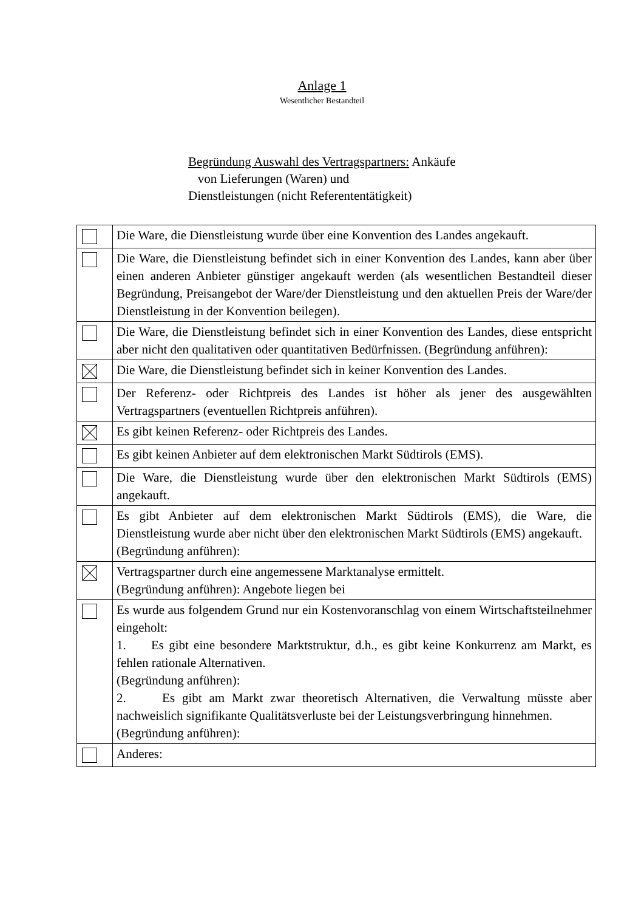Anlage 1
Wesentlicher Bestandteil
Begründung Auswahl des Vertragspartners: Ankäufe
von Lieferungen (Waren) und
Dienstleistungen (nicht Referententätigkeit)
| | Die Ware, die Dienstleistung wurde über eine Konvention des Landes angekauft. |
| | Die Ware, die Dienstleistung befindet sich in einer Konvention des Landes, kann aber über einen anderen Anbieter günstiger angekauft werden (als wesentlichen Bestandteil dieser Begründung, Preisangebot der Ware/der Dienstleistung und den aktuellen Preis der Ware/der Dienstleistung in der Konvention beilegen). |
| | Die Ware, die Dienstleistung befindet sich in einer Konvention des Landes, diese entspricht aber nicht den qualitativen oder quantitativen Bedürfnissen. (Begründung anführen): |
| | Die Ware, die Dienstleistung befindet sich in keiner Konvention des Landes. |
| | Der Referenz- oder Richtpreis des Landes ist höher als jener des ausgewählten Vertragspartners (eventuellen Richtpreis anführen). |
| | Es gibt keinen Referenz- oder Richtpreis des Landes. |
| | Es gibt keinen Anbieter auf dem elektronischen Markt Südtirols (EMS). |
| | Die Ware, die Dienstleistung wurde über den elektronischen Markt Südtirols (EMS) angekauft. |
| | Es gibt Anbieter auf dem elektronischen Markt Südtirols (EMS), die Ware, die Dienstleistung wurde aber nicht über den elektronischen Markt Südtirols (EMS) angekauft. (Begründung anführen): |
| | Vertragspartner durch eine angemessene Marktanalyse ermittelt. (Begründung anführen): Angebote liegen bei |
| | Es wurde aus folgendem Grund nur ein Kostenvoranschlag von einem Wirtschaftsteilnehmer eingeholt: 1. Es gibt eine besondere Marktstruktur, d.h., es gibt keine Konkurrenz am Markt, es fehlen rationale Alternativen. (Begründung anführen): 2. Es gibt am Markt zwar theoretisch Alternativen, die Verwaltung müsste aber nachweislich signifikante Qualitätsverluste bei der Leistungsverbringung hinnehmen. (Begründung anführen): |
| | Anderes: |